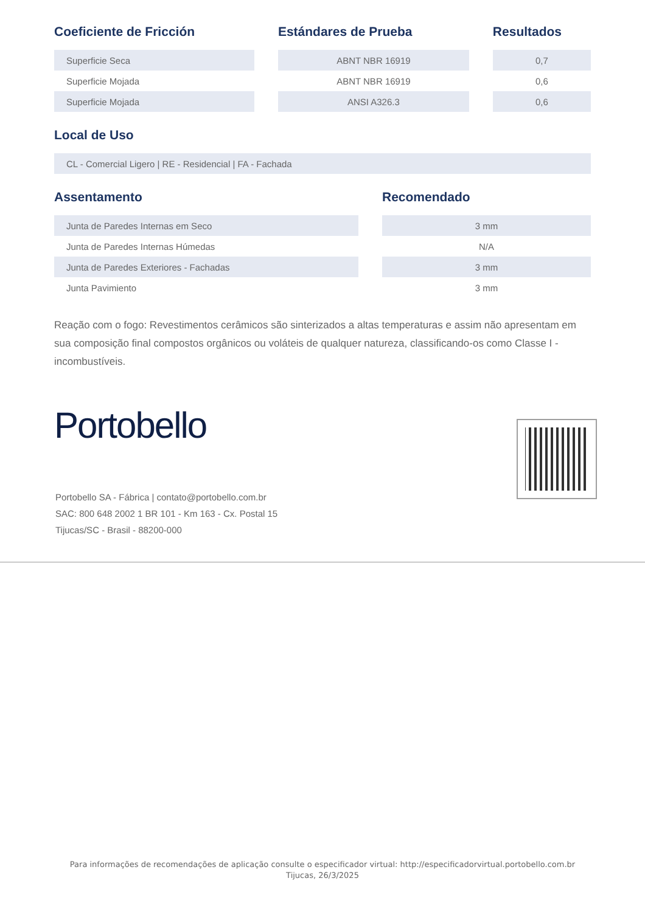| Coeficiente de Fricción | | Estándares de Prueba | | Resultados |
| --- | --- | --- | --- | --- |
| Superficie Seca | | ABNT NBR 16919 | | 0,7 |
| Superficie Mojada | | ABNT NBR 16919 | | 0,6 |
| Superficie Mojada | | ANSI A326.3 | | 0,6 |
Local de Uso
| CL - Comercial Ligero / RE - Residencial / FA - Fachada |
| Assentamento | | Recomendado |
| --- | --- | --- |
| Junta de Paredes Internas em Seco | | 3 mm |
| Junta de Paredes Internas Húmedas | | N/A |
| Junta de Paredes Exteriores - Fachadas | | 3 mm |
| Junta Pavimiento | | 3 mm |
Reação com o fogo: Revestimentos cerâmicos são sinterizados a altas temperaturas e assim não apresentam em sua composição final compostos orgânicos ou voláteis de qualquer natureza, classificando-os como Classe I - incombustíveis.
Portobello
Portobello SA - Fábrica | contato@portobello.com.br
SAC: 800 648 2002 1 BR 101 - Km 163 - Cx. Postal 15
Tijucas/SC - Brasil - 88200-000
Para informações de recomendações de aplicação consulte o especificador virtual: http://especificadorvirtual.portobello.com.br
Tijucas, 26/3/2025